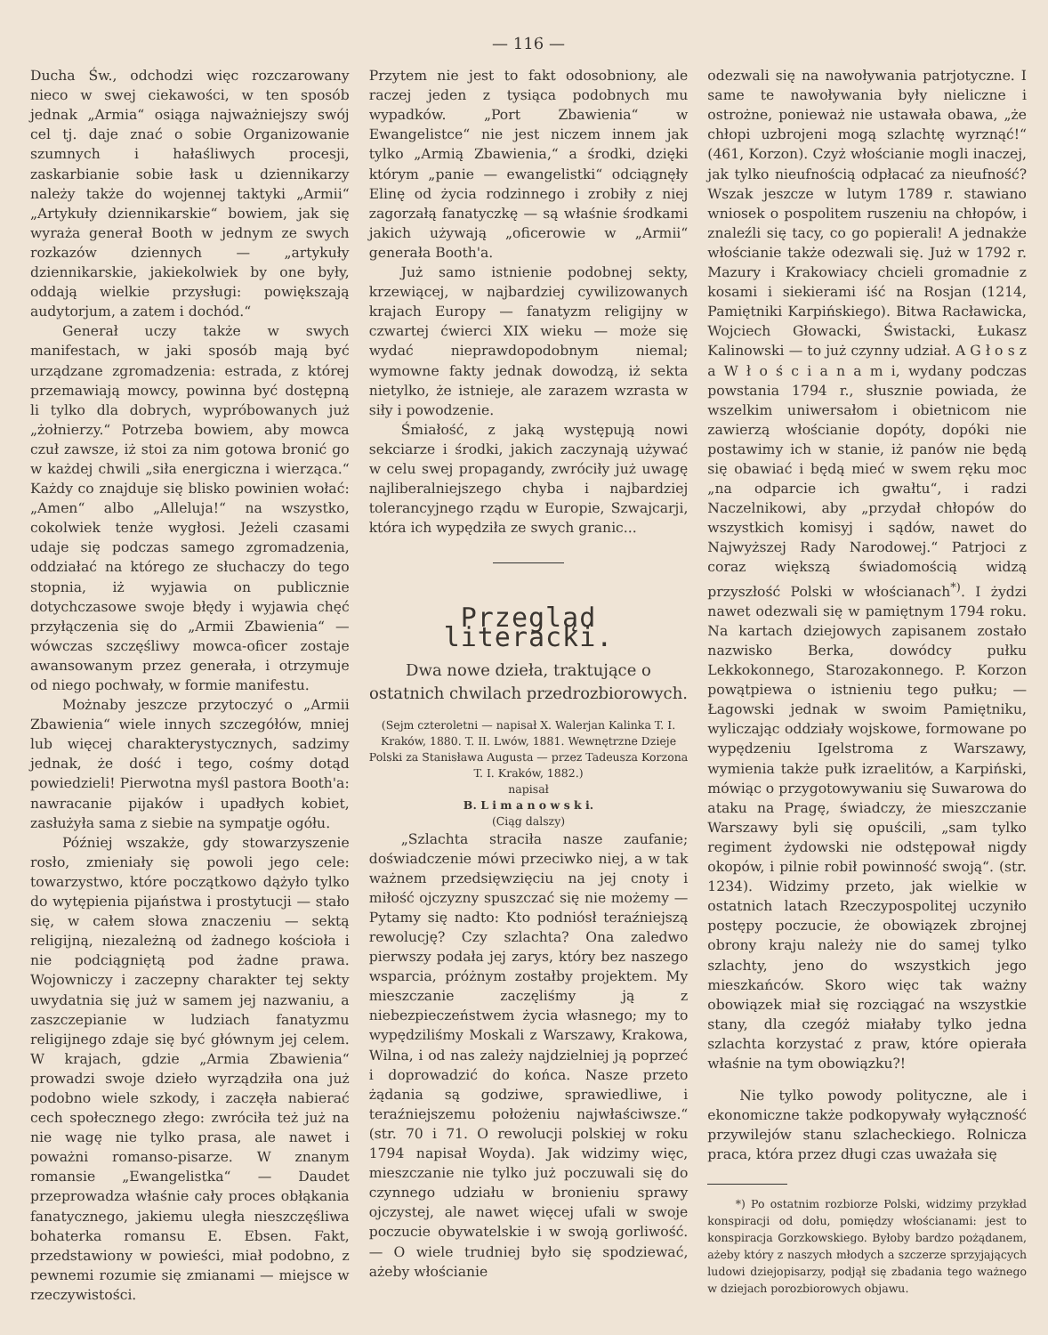— 116 —
Ducha Św., odchodzi więc rozczarowany nieco w swej ciekawości, w ten sposób jednak „Armia“ osiąga najważniejszy swój cel tj. daje znać o sobie Organizowanie szumnych i hałaśliwych procesji, zaskarbianie sobie łask u dziennikarzy należy także do wojennej taktyki „Armii“ „Artykuły dziennikarskie“ bowiem, jak się wyraża generał Booth w jednym ze swych rozkazów dziennych — „artykuły dziennikarskie, jakiekolwiek by one były, oddają wielkie przysługi: powiększają audytorjum, a zatem i dochód.“
Generał uczy także w swych manifestach, w jaki sposób mają być urządzane zgromadzenia: estrada, z której przemawiają mowcy, powinna być dostępną li tylko dla dobrych, wypróbowanych już „żołnierzy.“ Potrzeba bowiem, aby mowca czuł zawsze, iż stoi za nim gotowa bronić go w każdej chwili „siła energiczna i wierząca.“ Każdy co znajduje się blisko powinien wołać: „Amen“ albo „Alleluja!“ na wszystko, cokolwiek tenże wygłosi. Jeżeli czasami udaje się podczas samego zgromadzenia, oddziałać na którego ze słuchaczy do tego stopnia, iż wyjawia on publicznie dotychczasowe swoje błędy i wyjawia chęć przyłączenia się do „Armii Zbawienia“ — wówczas szczęśliwy mowca-oficer zostaje awansowanym przez generała, i otrzymuje od niego pochwały, w formie manifestu.
Możnaby jeszcze przytoczyć o „Armii Zbawienia“ wiele innych szczegółów, mniej lub więcej charakterystycznych, sadzimy jednak, że dość i tego, cośmy dotąd powiedzieli! Pierwotna myśl pastora Booth'a: nawracanie pijaków i upadłych kobiet, zasłużyła sama z siebie na sympatje ogółu.
Później wszakże, gdy stowarzyszenie rosło, zmieniały się powoli jego cele: towarzystwo, które początkowo dążyło tylko do wytępienia pijaństwa i prostytucji — stało się, w całem słowa znaczeniu — sektą religijną, niezależną od żadnego kościoła i nie podciągniętą pod żadne prawa. Wojowniczy i zaczepny charakter tej sekty uwydatnia się już w samem jej nazwaniu, a zaszczepianie w ludziach fanatyzmu religijnego zdaje się być głównym jej celem. W krajach, gdzie „Armia Zbawienia“ prowadzi swoje dzieło wyrządziła ona już podobno wiele szkody, i zaczęła nabierać cech społecznego złego: zwróciła też już na nie wagę nie tylko prasa, ale nawet i poważni romanso-pisarze. W znanym romansie „Ewangelistka“ — Daudet przeprowadza właśnie cały proces obłąkania fanatycznego, jakiemu uległa nieszczęśliwa bohaterka romansu E. Ebsen. Fakt, przedstawiony w powieści, miał podobno, z pewnemi rozumie się zmianami — miejsce w rzeczywistości.
Przytem nie jest to fakt odosobniony, ale raczej jeden z tysiąca podobnych mu wypadków. „Port Zbawienia“ w Ewangelistce“ nie jest niczem innem jak tylko „Armią Zbawienia,“ a środki, dzięki którym „panie — ewangelistki“ odciągnęły Elinę od życia rodzinnego i zrobiły z niej zagorzałą fanatyczkę — są właśnie środkami jakich używają „oficerowie w „Armii“ generała Booth'a.
Już samo istnienie podobnej sekty, krzewiącej, w najbardziej cywilizowanych krajach Europy — fanatyzm religijny w czwartej ćwierci XIX wieku — może się wydać nieprawdopodobnym niemal; wymowne fakty jednak dowodzą, iż sekta nietylko, że istnieje, ale zarazem wzrasta w siły i powodzenie.
Śmiałość, z jaką występują nowi sekciarze i środki, jakich zaczynają używać w celu swej propagandy, zwróciły już uwagę najliberalniejszego chyba i najbardziej tolerancyjnego rządu w Europie, Szwajcarji, która ich wypędziła ze swych granic...
Przegląd literacki.
Dwa nowe dzieła, traktujące o ostatnich chwilach przedrozbiorowych.
(Sejm czteroletni — napisał X. Walerjan Kalinka T. I. Kraków, 1880. T. II. Lwów, 1881. Wewnętrzne Dzieje Polski za Stanisława Augusta — przez Tadeusza Korzona T. I. Kraków, 1882.)
napisał
B. L i m a n o w s k i.
(Ciąg dalszy)
„Szlachta straciła nasze zaufanie; doświadczenie mówi przeciwko niej, a w tak ważnem przedsięwzięciu na jej cnoty i miłość ojczyzny spuszczać się nie możemy — Pytamy się nadto: Kto podniósł teraźniejszą rewolucję? Czy szlachta? Ona zaledwo pierwszy podała jej zarys, który bez naszego wsparcia, próżnym zostałby projektem. My mieszczanie zaczęliśmy ją z niebezpieczeństwem życia własnego; my to wypędziliśmy Moskali z Warszawy, Krakowa, Wilna, i od nas zależy najdzielniej ją poprzeć i doprowadzić do końca. Nasze przeto żądania są godziwe, sprawiedliwe, i teraźniejszemu położeniu najwłaściwsze.“ (str. 70 i 71. O rewolucji polskiej w roku 1794 napisał Woyda). Jak widzimy więc, mieszczanie nie tylko już poczuwali się do czynnego udziału w bronieniu sprawy ojczystej, ale nawet więcej ufali w swoje poczucie obywatelskie i w swoją gorliwość. — O wiele trudniej było się spodziewać, ażeby włościanie
odezwali się na nawoływania patrjotyczne. I same te nawoływania były nieliczne i ostrożne, ponieważ nie ustawała obawa, „że chłopi uzbrojeni mogą szlachtę wyrznąć!“ (461, Korzon). Czyż włościanie mogli inaczej, jak tylko nieufnością odpłacać za nieufność? Wszak jeszcze w lutym 1789 r. stawiano wniosek o pospolitem ruszeniu na chłopów, i znaleźli się tacy, co go popierali! A jednakże włościanie także odezwali się. Już w 1792 r. Mazury i Krakowiacy chcieli gromadnie z kosami i siekierami iść na Rosjan (1214, Pamiętniki Karpińskiego). Bitwa Racławicka, Wojciech Głowacki, Świstacki, Łukasz Kalinowski — to już czynny udział. A G ł o s z a W ł o ś c i a n a m i, wydany podczas powstania 1794 r., słusznie powiada, że wszelkim uniwersałom i obietnicom nie zawierzą włościanie dopóty, dopóki nie postawimy ich w stanie, iż panów nie będą się obawiać i będą mieć w swem ręku moc „na odparcie ich gwałtu“, i radzi Naczelnikowi, aby „przydał chłopów do wszystkich komisyj i sądów, nawet do Najwyższej Rady Narodowej.“ Patrjoci z coraz większą świadomością widzą przyszłość Polski w włościanach<sup>*)</sup>. I żydzi nawet odezwali się w pamiętnym 1794 roku. Na kartach dziejowych zapisanem zostało nazwisko Berka, dowódcy pułku Lekkokonnego, Starozakonnego. P. Korzon powątpiewa o istnieniu tego pułku; — Łagowski jednak w swoim Pamiętniku, wyliczając oddziały wojskowe, formowane po wypędzeniu Igelstroma z Warszawy, wymienia także pułk izraelitów, a Karpiński, mówiąc o przygotowywaniu się Suwarowa do ataku na Pragę, świadczy, że mieszczanie Warszawy byli się opuścili, „sam tylko regiment żydowski nie odstępował nigdy okopów, i pilnie robił powinność swoją“. (str. 1234). Widzimy przeto, jak wielkie w ostatnich latach Rzeczypospolitej uczyniło postępy poczucie, że obowiązek zbrojnej obrony kraju należy nie do samej tylko szlachty, jeno do wszystkich jego mieszkańców. Skoro więc tak ważny obowiązek miał się rozciągać na wszystkie stany, dla czegóż miałaby tylko jedna szlachta korzystać z praw, które opierała właśnie na tym obowiązku?!
Nie tylko powody polityczne, ale i ekonomiczne także podkopywały wyłączność przywilejów stanu szlacheckiego. Rolnicza praca, która przez długi czas uważała się
*) Po ostatnim rozbiorze Polski, widzimy przykład konspiracji od dołu, pomiędzy włościanami: jest to konspiracja Gorzkowskiego. Byłoby bardzo pożądanem, ażeby który z naszych młodych a szczerze sprzyjających ludowi dziejopisarzy, podjął się zbadania tego ważnego w dziejach porozbiorowych objawu.